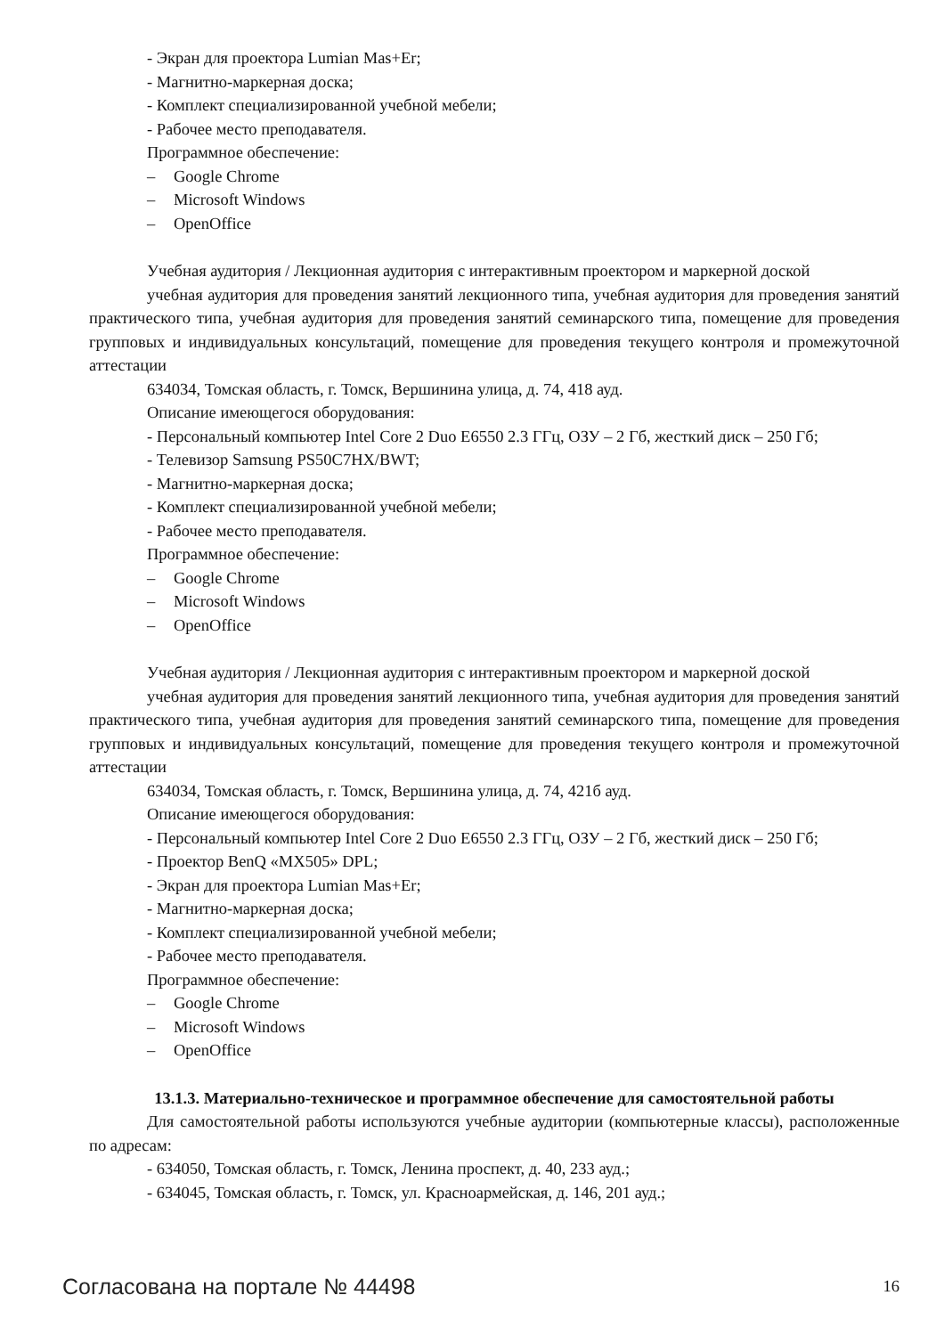- Экран для проектора Lumian Mas+Er;
- Магнитно-маркерная доска;
- Комплект специализированной учебной мебели;
- Рабочее место преподавателя.
Программное обеспечение:
– Google Chrome
– Microsoft Windows
– OpenOffice
Учебная аудитория / Лекционная аудитория с интерактивным проектором и маркерной доской
учебная аудитория для проведения занятий лекционного типа, учебная аудитория для проведения занятий практического типа, учебная аудитория для проведения занятий семинарского типа, помещение для проведения групповых и индивидуальных консультаций, помещение для проведения текущего контроля и промежуточной аттестации
634034, Томская область, г. Томск, Вершинина улица, д. 74, 418 ауд.
Описание имеющегося оборудования:
- Персональный компьютер Intel Core 2 Duo E6550 2.3 ГГц, ОЗУ – 2 Гб, жесткий диск – 250 Гб;
- Телевизор Samsung PS50C7HX/BWT;
- Магнитно-маркерная доска;
- Комплект специализированной учебной мебели;
- Рабочее место преподавателя.
Программное обеспечение:
– Google Chrome
– Microsoft Windows
– OpenOffice
Учебная аудитория / Лекционная аудитория с интерактивным проектором и маркерной доской
учебная аудитория для проведения занятий лекционного типа, учебная аудитория для проведения занятий практического типа, учебная аудитория для проведения занятий семинарского типа, помещение для проведения групповых и индивидуальных консультаций, помещение для проведения текущего контроля и промежуточной аттестации
634034, Томская область, г. Томск, Вершинина улица, д. 74, 421б ауд.
Описание имеющегося оборудования:
- Персональный компьютер Intel Core 2 Duo E6550 2.3 ГГц, ОЗУ – 2 Гб, жесткий диск – 250 Гб;
- Проектор BenQ «MX505» DPL;
- Экран для проектора Lumian Mas+Er;
- Магнитно-маркерная доска;
- Комплект специализированной учебной мебели;
- Рабочее место преподавателя.
Программное обеспечение:
– Google Chrome
– Microsoft Windows
– OpenOffice
13.1.3. Материально-техническое и программное обеспечение для самостоятельной работы
Для самостоятельной работы используются учебные аудитории (компьютерные классы), расположенные по адресам:
- 634050, Томская область, г. Томск, Ленина проспект, д. 40, 233 ауд.;
- 634045, Томская область, г. Томск, ул. Красноармейская, д. 146, 201 ауд.;
Согласована на портале № 44498
16